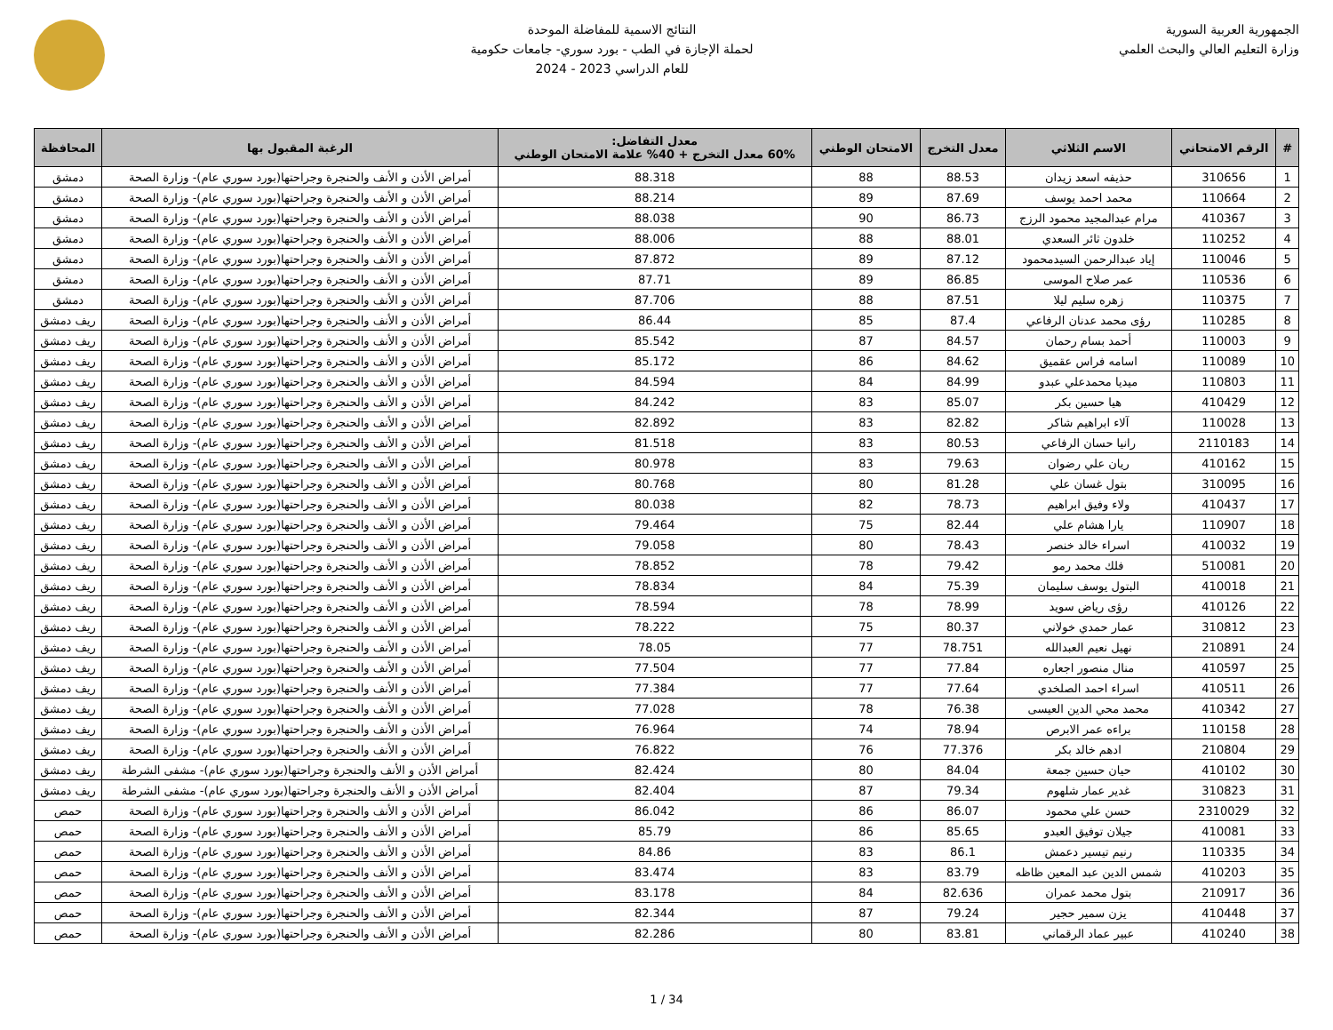الجمهورية العربية السورية
وزارة التعليم العالي والبحث العلمي
النتائج الاسمية للمفاضلة الموحدة
لحملة الإجازة في الطب - بورد سوري- جامعات حكومية
للعام الدراسي 2023 - 2024
| # | الرقم الامتحاني | الاسم الثلاثي | معدل التخرج | الامتحان الوطني | معدل التفاضل: 60% معدل التخرج + 40% علامة الامتحان الوطني | الرغبة المقبول بها | المحافظة |
| --- | --- | --- | --- | --- | --- | --- | --- |
| 1 | 310656 | حذيفه اسعد زيدان | 88.53 | 88 | 88.318 | أمراض الأذن و الأنف والحنجرة وجراحتها(بورد سوري عام)- وزارة الصحة | دمشق |
| 2 | 110664 | محمد احمد يوسف | 87.69 | 89 | 88.214 | أمراض الأذن و الأنف والحنجرة وجراحتها(بورد سوري عام)- وزارة الصحة | دمشق |
| 3 | 410367 | مرام عبدالمجيد محمود الرزج | 86.73 | 90 | 88.038 | أمراض الأذن و الأنف والحنجرة وجراحتها(بورد سوري عام)- وزارة الصحة | دمشق |
| 4 | 110252 | خلدون ثائر السعدي | 88.01 | 88 | 88.006 | أمراض الأذن و الأنف والحنجرة وجراحتها(بورد سوري عام)- وزارة الصحة | دمشق |
| 5 | 110046 | إياد عبدالرحمن السيدمحمود | 87.12 | 89 | 87.872 | أمراض الأذن و الأنف والحنجرة وجراحتها(بورد سوري عام)- وزارة الصحة | دمشق |
| 6 | 110536 | عمر صلاح الموسى | 86.85 | 89 | 87.71 | أمراض الأذن و الأنف والحنجرة وجراحتها(بورد سوري عام)- وزارة الصحة | دمشق |
| 7 | 110375 | زهره سليم ليلا | 87.51 | 88 | 87.706 | أمراض الأذن و الأنف والحنجرة وجراحتها(بورد سوري عام)- وزارة الصحة | دمشق |
| 8 | 110285 | رؤى محمد عدنان الرفاعي | 87.4 | 85 | 86.44 | أمراض الأذن و الأنف والحنجرة وجراحتها(بورد سوري عام)- وزارة الصحة | ريف دمشق |
| 9 | 110003 | أحمد بسام رحمان | 84.57 | 87 | 85.542 | أمراض الأذن و الأنف والحنجرة وجراحتها(بورد سوري عام)- وزارة الصحة | ريف دمشق |
| 10 | 110089 | اسامه فراس عقميق | 84.62 | 86 | 85.172 | أمراض الأذن و الأنف والحنجرة وجراحتها(بورد سوري عام)- وزارة الصحة | ريف دمشق |
| 11 | 110803 | ميديا محمدعلي عبدو | 84.99 | 84 | 84.594 | أمراض الأذن و الأنف والحنجرة وجراحتها(بورد سوري عام)- وزارة الصحة | ريف دمشق |
| 12 | 410429 | هيا حسين بكر | 85.07 | 83 | 84.242 | أمراض الأذن و الأنف والحنجرة وجراحتها(بورد سوري عام)- وزارة الصحة | ريف دمشق |
| 13 | 110028 | آلاء ابراهيم شاكر | 82.82 | 83 | 82.892 | أمراض الأذن و الأنف والحنجرة وجراحتها(بورد سوري عام)- وزارة الصحة | ريف دمشق |
| 14 | 2110183 | رانيا حسان الرفاعي | 80.53 | 83 | 81.518 | أمراض الأذن و الأنف والحنجرة وجراحتها(بورد سوري عام)- وزارة الصحة | ريف دمشق |
| 15 | 410162 | ريان علي رضوان | 79.63 | 83 | 80.978 | أمراض الأذن و الأنف والحنجرة وجراحتها(بورد سوري عام)- وزارة الصحة | ريف دمشق |
| 16 | 310095 | بتول غسان علي | 81.28 | 80 | 80.768 | أمراض الأذن و الأنف والحنجرة وجراحتها(بورد سوري عام)- وزارة الصحة | ريف دمشق |
| 17 | 410437 | ولاء وفيق ابراهيم | 78.73 | 82 | 80.038 | أمراض الأذن و الأنف والحنجرة وجراحتها(بورد سوري عام)- وزارة الصحة | ريف دمشق |
| 18 | 110907 | يارا هشام علي | 82.44 | 75 | 79.464 | أمراض الأذن و الأنف والحنجرة وجراحتها(بورد سوري عام)- وزارة الصحة | ريف دمشق |
| 19 | 410032 | اسراء خالد خنصر | 78.43 | 80 | 79.058 | أمراض الأذن و الأنف والحنجرة وجراحتها(بورد سوري عام)- وزارة الصحة | ريف دمشق |
| 20 | 510081 | فلك محمد رمو | 79.42 | 78 | 78.852 | أمراض الأذن و الأنف والحنجرة وجراحتها(بورد سوري عام)- وزارة الصحة | ريف دمشق |
| 21 | 410018 | البتول يوسف سليمان | 75.39 | 84 | 78.834 | أمراض الأذن و الأنف والحنجرة وجراحتها(بورد سوري عام)- وزارة الصحة | ريف دمشق |
| 22 | 410126 | رؤى رياض سويد | 78.99 | 78 | 78.594 | أمراض الأذن و الأنف والحنجرة وجراحتها(بورد سوري عام)- وزارة الصحة | ريف دمشق |
| 23 | 310812 | عمار حمدي خولاني | 80.37 | 75 | 78.222 | أمراض الأذن و الأنف والحنجرة وجراحتها(بورد سوري عام)- وزارة الصحة | ريف دمشق |
| 24 | 210891 | نهيل نعيم العبدالله | 78.751 | 77 | 78.05 | أمراض الأذن و الأنف والحنجرة وجراحتها(بورد سوري عام)- وزارة الصحة | ريف دمشق |
| 25 | 410597 | منال منصور اجعاره | 77.84 | 77 | 77.504 | أمراض الأذن و الأنف والحنجرة وجراحتها(بورد سوري عام)- وزارة الصحة | ريف دمشق |
| 26 | 410511 | اسراء احمد الصلخدي | 77.64 | 77 | 77.384 | أمراض الأذن و الأنف والحنجرة وجراحتها(بورد سوري عام)- وزارة الصحة | ريف دمشق |
| 27 | 410342 | محمد محي الدين العيسى | 76.38 | 78 | 77.028 | أمراض الأذن و الأنف والحنجرة وجراحتها(بورد سوري عام)- وزارة الصحة | ريف دمشق |
| 28 | 110158 | براءه عمر الابرص | 78.94 | 74 | 76.964 | أمراض الأذن و الأنف والحنجرة وجراحتها(بورد سوري عام)- وزارة الصحة | ريف دمشق |
| 29 | 210804 | ادهم خالد بكر | 77.376 | 76 | 76.822 | أمراض الأذن و الأنف والحنجرة وجراحتها(بورد سوري عام)- وزارة الصحة | ريف دمشق |
| 30 | 410102 | حيان حسين جمعة | 84.04 | 80 | 82.424 | أمراض الأذن و الأنف والحنجرة وجراحتها(بورد سوري عام)- مشفى الشرطة | ريف دمشق |
| 31 | 310823 | غدير عمار شلهوم | 79.34 | 87 | 82.404 | أمراض الأذن و الأنف والحنجرة وجراحتها(بورد سوري عام)- مشفى الشرطة | ريف دمشق |
| 32 | 2310029 | حسن علي محمود | 86.07 | 86 | 86.042 | أمراض الأذن و الأنف والحنجرة وجراحتها(بورد سوري عام)- وزارة الصحة | حمص |
| 33 | 410081 | جيلان توفيق العبدو | 85.65 | 86 | 85.79 | أمراض الأذن و الأنف والحنجرة وجراحتها(بورد سوري عام)- وزارة الصحة | حمص |
| 34 | 110335 | رنيم تيسير دعمش | 86.1 | 83 | 84.86 | أمراض الأذن و الأنف والحنجرة وجراحتها(بورد سوري عام)- وزارة الصحة | حمص |
| 35 | 410203 | شمس الدين عبد المعين ظاظه | 83.79 | 83 | 83.474 | أمراض الأذن و الأنف والحنجرة وجراحتها(بورد سوري عام)- وزارة الصحة | حمص |
| 36 | 210917 | بتول محمد عمران | 82.636 | 84 | 83.178 | أمراض الأذن و الأنف والحنجرة وجراحتها(بورد سوري عام)- وزارة الصحة | حمص |
| 37 | 410448 | يزن سمير حجير | 79.24 | 87 | 82.344 | أمراض الأذن و الأنف والحنجرة وجراحتها(بورد سوري عام)- وزارة الصحة | حمص |
| 38 | 410240 | عبير عماد الرقماني | 83.81 | 80 | 82.286 | أمراض الأذن و الأنف والحنجرة وجراحتها(بورد سوري عام)- وزارة الصحة | حمص |
1 / 34